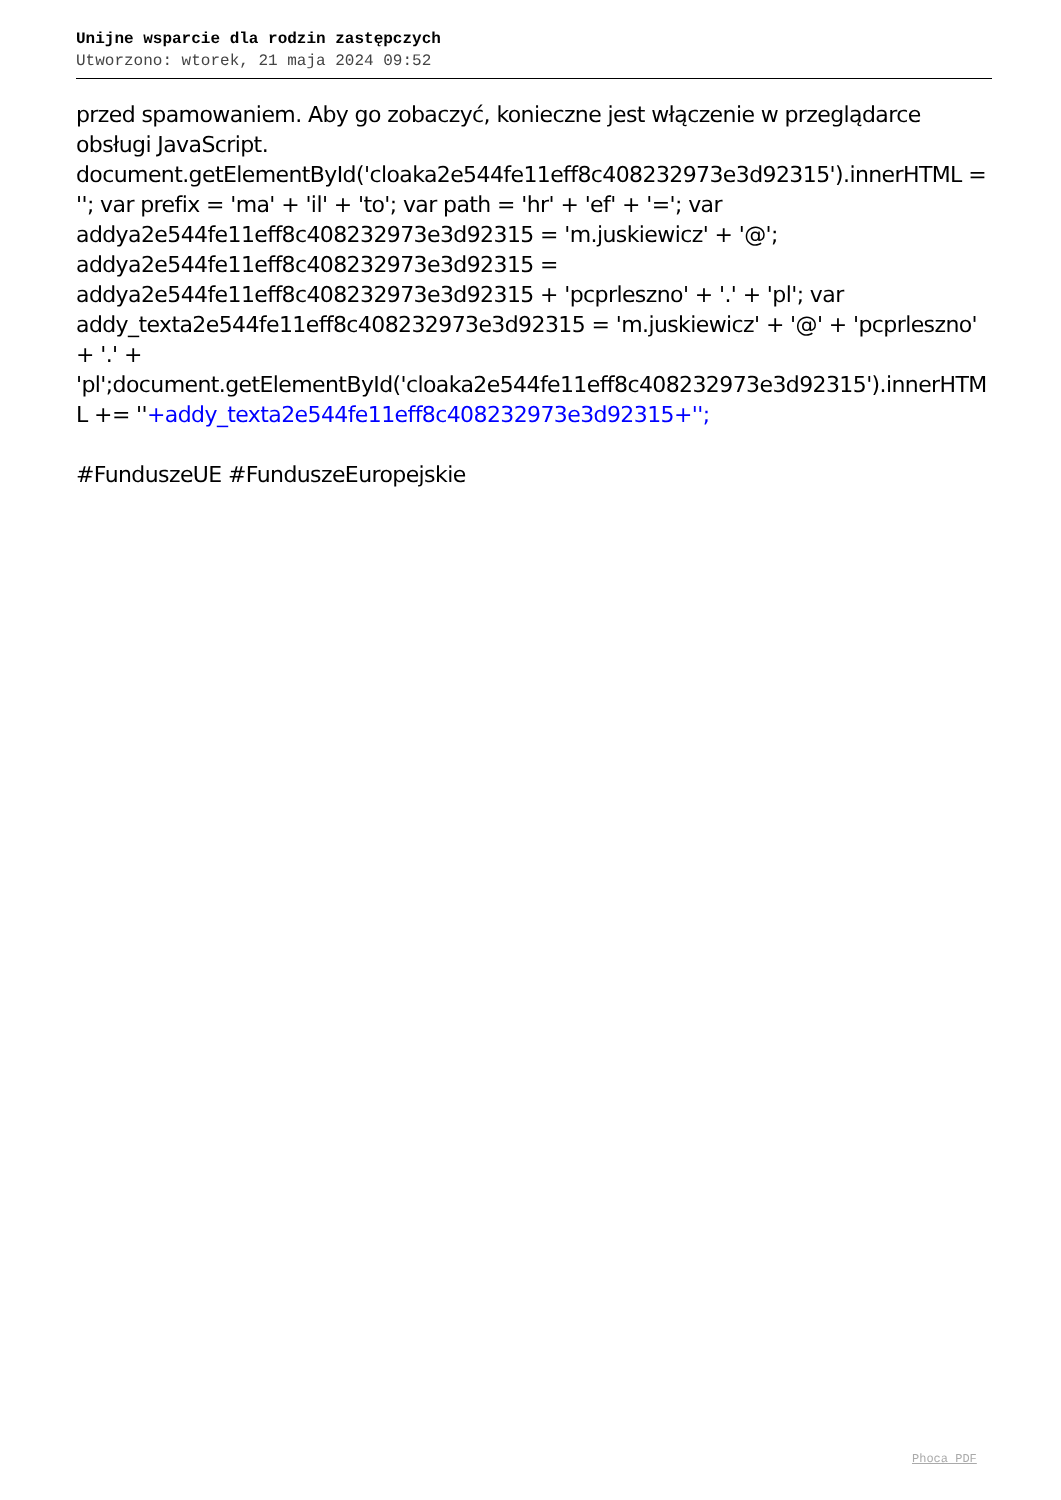Unijne wsparcie dla rodzin zastępczych
Utworzono: wtorek, 21 maja 2024 09:52
przed spamowaniem. Aby go zobaczyć, konieczne jest włączenie w przeglądarce obsługi JavaScript. document.getElementById('cloaka2e544fe11eff8c408232973e3d92315').innerHTML = ''; var prefix = 'ma' + 'il' + 'to'; var path = 'hr' + 'ef' + '='; var addya2e544fe11eff8c408232973e3d92315 = 'm.juskiewicz' + '@'; addya2e544fe11eff8c408232973e3d92315 = addya2e544fe11eff8c408232973e3d92315 + 'pcprleszno' + '.' + 'pl'; var addy_texta2e544fe11eff8c408232973e3d92315 = 'm.juskiewicz' + '@' + 'pcprleszno' + '.' + 'pl';document.getElementById('cloaka2e544fe11eff8c408232973e3d92315').innerHTML += ''+addy_texta2e544fe11eff8c408232973e3d92315+'';
#FunduszeUE #FunduszeEuropejskie
Phoca PDF